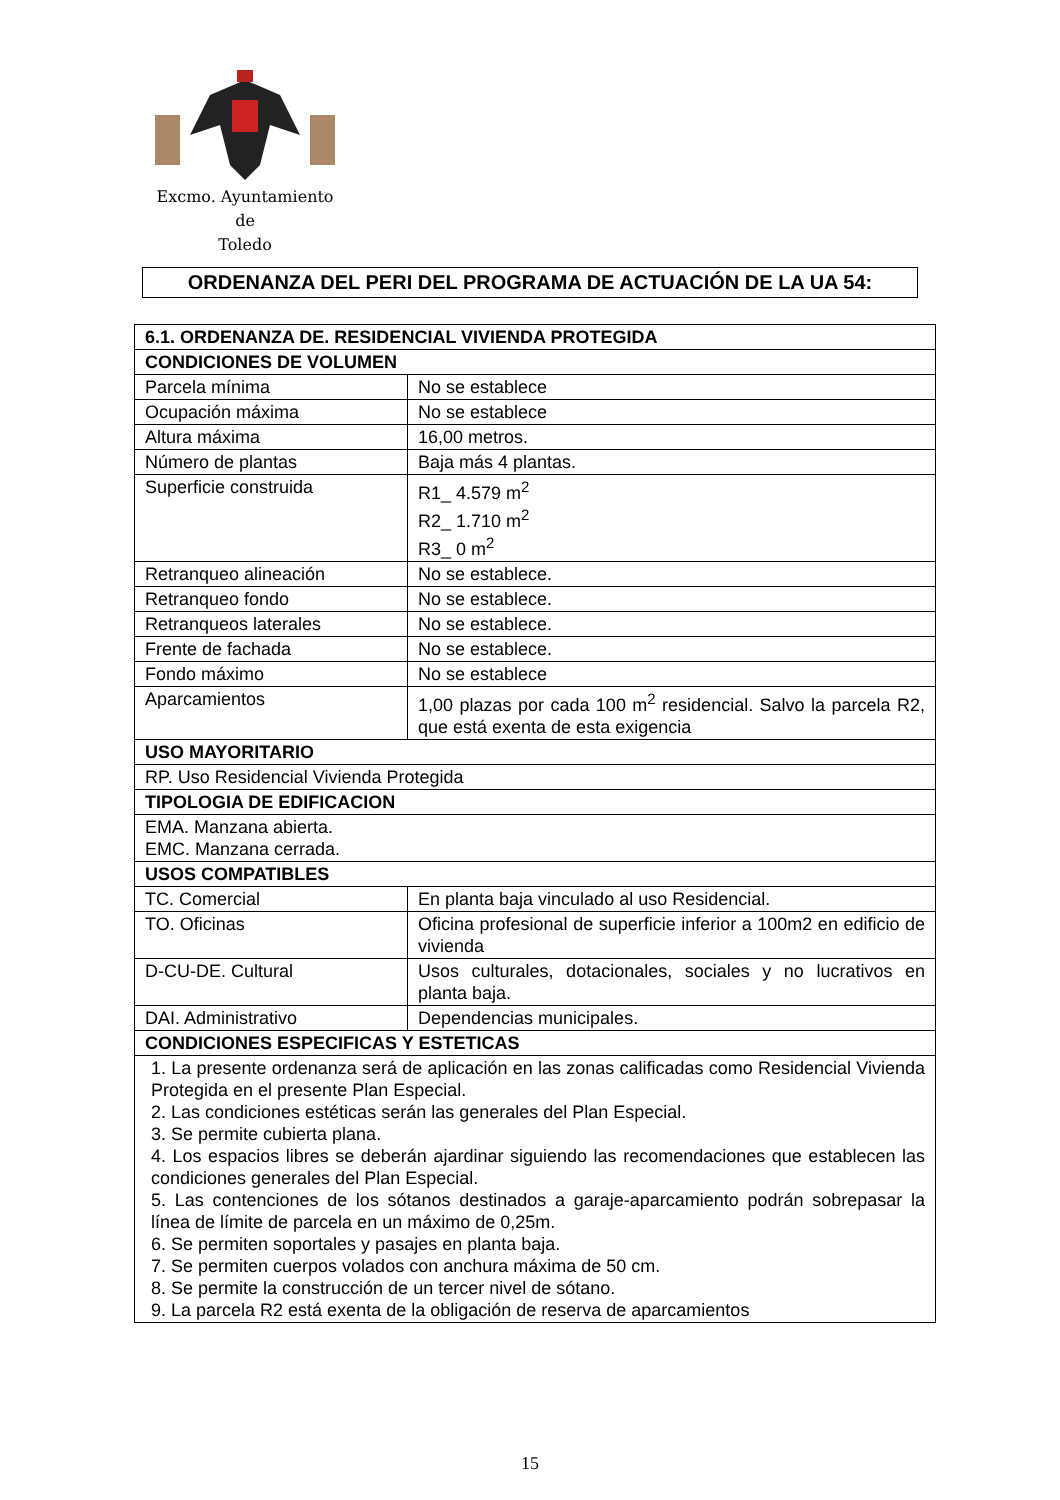Excmo. Ayuntamiento
de
Toledo
ORDENANZA DEL PERI DEL PROGRAMA DE ACTUACIÓN DE LA UA 54:
| 6.1. ORDENANZA DE. RESIDENCIAL VIVIENDA PROTEGIDA | |
| --- | --- |
| CONDICIONES DE VOLUMEN | |
| Parcela mínima | No se establece |
| Ocupación máxima | No se establece |
| Altura máxima | 16,00 metros. |
| Número de plantas | Baja más 4 plantas. |
| Superficie construida | R1_ 4.579 m<sup>2</sup> R2_ 1.710 m<sup>2</sup> R3_ 0 m<sup>2</sup> |
| Retranqueo alineación | No se establece. |
| Retranqueo fondo | No se establece. |
| Retranqueos laterales | No se establece. |
| Frente de fachada | No se establece. |
| Fondo máximo | No se establece |
| Aparcamientos | 1,00 plazas por cada 100 m<sup>2</sup> residencial. Salvo la parcela R2, que está exenta de esta exigencia |
| USO MAYORITARIO | |
| RP. Uso Residencial Vivienda Protegida | |
| TIPOLOGIA DE EDIFICACION | |
| EMA. Manzana abierta. EMC. Manzana cerrada. | |
| USOS COMPATIBLES | |
| TC. Comercial | En planta baja vinculado al uso Residencial. |
| TO. Oficinas | Oficina profesional de superficie inferior a 100m2 en edificio de vivienda |
| D-CU-DE. Cultural | Usos culturales, dotacionales, sociales y no lucrativos en planta baja. |
| DAI. Administrativo | Dependencias municipales. |
| CONDICIONES ESPECIFICAS Y ESTETICAS | |
| 1. La presente ordenanza será de aplicación en las zonas calificadas como Residencial Vivienda Protegida en el presente Plan Especial. 2. Las condiciones estéticas serán las generales del Plan Especial. 3. Se permite cubierta plana. 4. Los espacios libres se deberán ajardinar siguiendo las recomendaciones que establecen las condiciones generales del Plan Especial. 5. Las contenciones de los sótanos destinados a garaje-aparcamiento podrán sobrepasar la línea de límite de parcela en un máximo de 0,25m. 6. Se permiten soportales y pasajes en planta baja. 7. Se permiten cuerpos volados con anchura máxima de 50 cm. 8. Se permite la construcción de un tercer nivel de sótano. 9. La parcela R2 está exenta de la obligación de reserva de aparcamientos | |
15